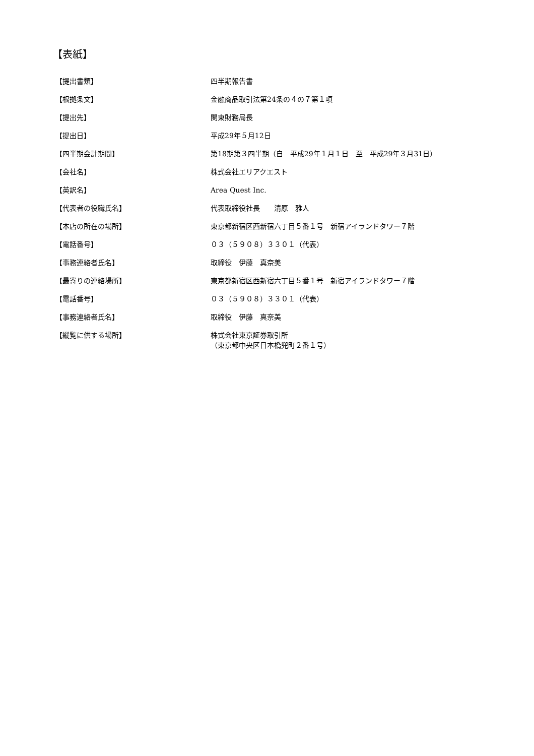【表紙】
| 【提出書類】 | 四半期報告書 |
| 【根拠条文】 | 金融商品取引法第24条の４の７第１項 |
| 【提出先】 | 関東財務局長 |
| 【提出日】 | 平成29年５月12日 |
| 【四半期会計期間】 | 第18期第３四半期（自 平成29年１月１日 至 平成29年３月31日） |
| 【会社名】 | 株式会社エリアクエスト |
| 【英訳名】 | Area Quest Inc. |
| 【代表者の役職氏名】 | 代表取締役社長 清原 雅人 |
| 【本店の所在の場所】 | 東京都新宿区西新宿六丁目５番１号 新宿アイランドタワー７階 |
| 【電話番号】 | ０３（５９０８）３３０１（代表） |
| 【事務連絡者氏名】 | 取締役 伊藤 真奈美 |
| 【最寄りの連絡場所】 | 東京都新宿区西新宿六丁目５番１号 新宿アイランドタワー７階 |
| 【電話番号】 | ０３（５９０８）３３０１（代表） |
| 【事務連絡者氏名】 | 取締役 伊藤 真奈美 |
| 【縦覧に供する場所】 | 株式会社東京証券取引所 （東京都中央区日本橋兜町２番１号） |